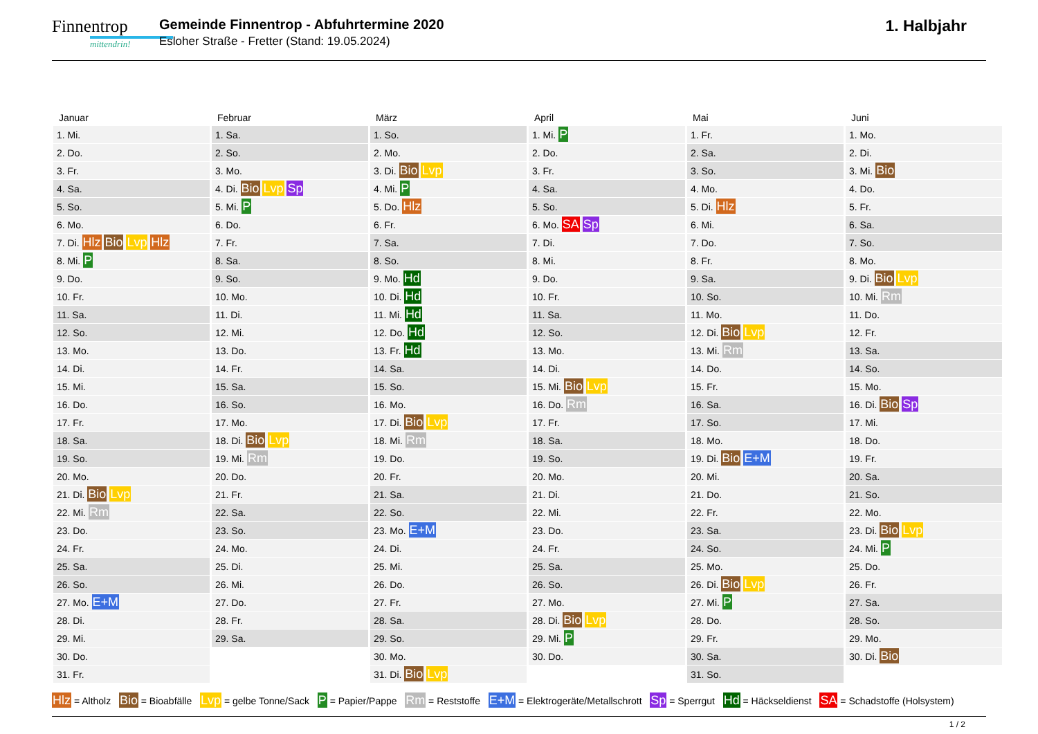Finnentrop
mittendrin!
Gemeinde Finnentrop - Abfuhrtermine 2020
Esloher Straße - Fretter (Stand: 19.05.2024)
1. Halbjahr
| Januar | Februar | März | April | Mai | Juni |
| --- | --- | --- | --- | --- | --- |
| 1. Mi. | 1. Sa. | 1. So. | 1. Mi. P | 1. Fr. | 1. Mo. |
| 2. Do. | 2. So. | 2. Mo. | 2. Do. | 2. Sa. | 2. Di. |
| 3. Fr. | 3. Mo. | 3. Di. Bio Lvp | 3. Fr. | 3. So. | 3. Mi. Bio |
| 4. Sa. | 4. Di. Bio Lvp Sp | 4. Mi. P | 4. Sa. | 4. Mo. | 4. Do. |
| 5. So. | 5. Mi. P | 5. Do. Hlz | 5. So. | 5. Di. Hlz | 5. Fr. |
| 6. Mo. | 6. Do. | 6. Fr. | 6. Mo. SA Sp | 6. Mi. | 6. Sa. |
| 7. Di. Hlz Bio Lvp Hlz | 7. Fr. | 7. Sa. | 7. Di. | 7. Do. | 7. So. |
| 8. Mi. P | 8. Sa. | 8. So. | 8. Mi. | 8. Fr. | 8. Mo. |
| 9. Do. | 9. So. | 9. Mo. Hd | 9. Do. | 9. Sa. | 9. Di. Bio Lvp |
| 10. Fr. | 10. Mo. | 10. Di. Hd | 10. Fr. | 10. So. | 10. Mi. Rm |
| 11. Sa. | 11. Di. | 11. Mi. Hd | 11. Sa. | 11. Mo. | 11. Do. |
| 12. So. | 12. Mi. | 12. Do. Hd | 12. So. | 12. Di. Bio Lvp | 12. Fr. |
| 13. Mo. | 13. Do. | 13. Fr. Hd | 13. Mo. | 13. Mi. Rm | 13. Sa. |
| 14. Di. | 14. Fr. | 14. Sa. | 14. Di. | 14. Do. | 14. So. |
| 15. Mi. | 15. Sa. | 15. So. | 15. Mi. Bio Lvp | 15. Fr. | 15. Mo. |
| 16. Do. | 16. So. | 16. Mo. | 16. Do. Rm | 16. Sa. | 16. Di. Bio Sp |
| 17. Fr. | 17. Mo. | 17. Di. Bio Lvp | 17. Fr. | 17. So. | 17. Mi. |
| 18. Sa. | 18. Di. Bio Lvp | 18. Mi. Rm | 18. Sa. | 18. Mo. | 18. Do. |
| 19. So. | 19. Mi. Rm | 19. Do. | 19. So. | 19. Di. Bio E+M | 19. Fr. |
| 20. Mo. | 20. Do. | 20. Fr. | 20. Mo. | 20. Mi. | 20. Sa. |
| 21. Di. Bio Lvp | 21. Fr. | 21. Sa. | 21. Di. | 21. Do. | 21. So. |
| 22. Mi. Rm | 22. Sa. | 22. So. | 22. Mi. | 22. Fr. | 22. Mo. |
| 23. Do. | 23. So. | 23. Mo. E+M | 23. Do. | 23. Sa. | 23. Di. Bio Lvp |
| 24. Fr. | 24. Mo. | 24. Di. | 24. Fr. | 24. So. | 24. Mi. P |
| 25. Sa. | 25. Di. | 25. Mi. | 25. Sa. | 25. Mo. | 25. Do. |
| 26. So. | 26. Mi. | 26. Do. | 26. So. | 26. Di. Bio Lvp | 26. Fr. |
| 27. Mo. E+M | 27. Do. | 27. Fr. | 27. Mo. | 27. Mi. P | 27. Sa. |
| 28. Di. | 28. Fr. | 28. Sa. | 28. Di. Bio Lvp | 28. Do. | 28. So. |
| 29. Mi. | 29. Sa. | 29. So. | 29. Mi. P | 29. Fr. | 29. Mo. |
| 30. Do. | | 30. Mo. | 30. Do. | 30. Sa. | 30. Di. Bio |
| 31. Fr. | | 31. Di. Bio Lvp | | 31. So. | |
Hlz = Altholz Bio = Bioabfälle Lvp = gelbe Tonne/Sack P = Papier/Pappe Rm = Reststoffe E+M = Elektrogeräte/Metallschrott Sp = Sperrgut Hd = Häckseldienst SA = Schadstoffe (Holsystem)
1 / 2